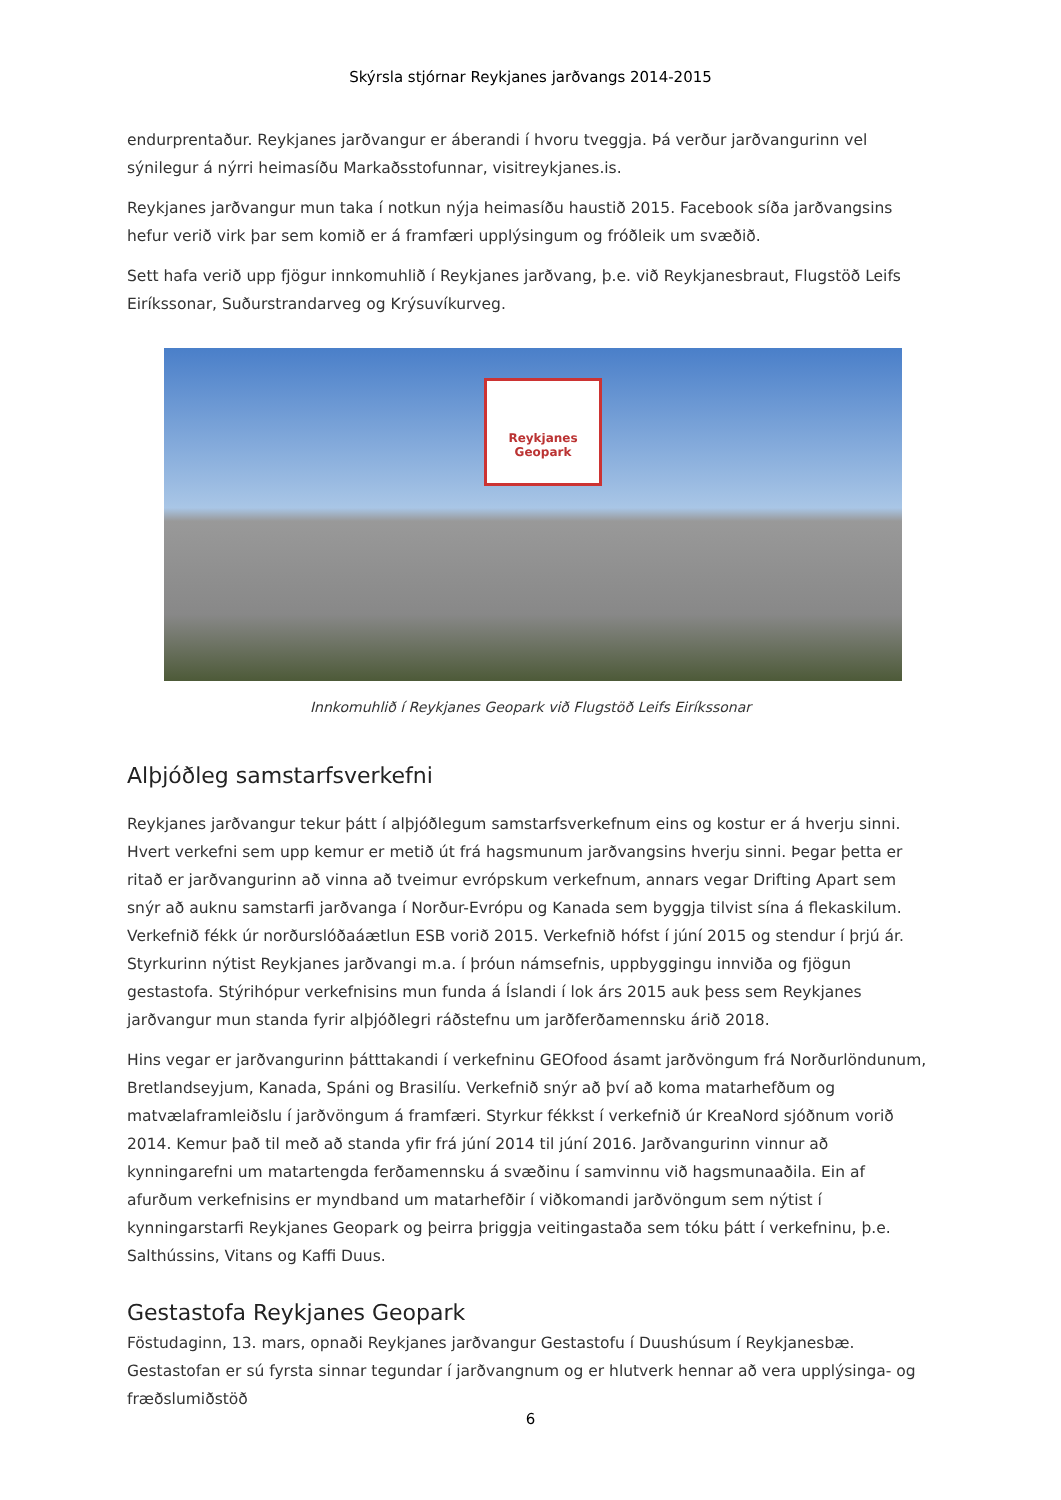Skýrsla stjórnar Reykjanes jarðvangs 2014-2015
endurprentaður. Reykjanes jarðvangur er áberandi í hvoru tveggja. Þá verður jarðvangurinn vel sýnilegur á nýrri heimasíðu Markaðsstofunnar, visitreykjanes.is.
Reykjanes jarðvangur mun taka í notkun nýja heimasíðu haustið 2015. Facebook síða jarðvangsins hefur verið virk þar sem komið er á framfæri upplýsingum og fróðleik um svæðið.
Sett hafa verið upp fjögur innkomuhlið í Reykjanes jarðvang, þ.e. við Reykjanesbraut, Flugstöð Leifs Eiríkssonar, Suðurstrandarveg og Krýsuvíkurveg.
Reykjanes
Geopark
Innkomuhlið í Reykjanes Geopark við Flugstöð Leifs Eiríkssonar
Alþjóðleg samstarfsverkefni
Reykjanes jarðvangur tekur þátt í alþjóðlegum samstarfsverkefnum eins og kostur er á hverju sinni. Hvert verkefni sem upp kemur er metið út frá hagsmunum jarðvangsins hverju sinni. Þegar þetta er ritað er jarðvangurinn að vinna að tveimur evrópskum verkefnum, annars vegar Drifting Apart sem snýr að auknu samstarfi jarðvanga í Norður-Evrópu og Kanada sem byggja tilvist sína á flekaskilum. Verkefnið fékk úr norðurslóðaáætlun ESB vorið 2015. Verkefnið hófst í júní 2015 og stendur í þrjú ár. Styrkurinn nýtist Reykjanes jarðvangi m.a. í þróun námsefnis, uppbyggingu innviða og fjögun gestastofa. Stýrihópur verkefnisins mun funda á Íslandi í lok árs 2015 auk þess sem Reykjanes jarðvangur mun standa fyrir alþjóðlegri ráðstefnu um jarðferðamennsku árið 2018.
Hins vegar er jarðvangurinn þátttakandi í verkefninu GEOfood ásamt jarðvöngum frá Norðurlöndunum, Bretlandseyjum, Kanada, Spáni og Brasilíu. Verkefnið snýr að því að koma matarhefðum og matvælaframleiðslu í jarðvöngum á framfæri. Styrkur fékkst í verkefnið úr KreaNord sjóðnum vorið 2014. Kemur það til með að standa yfir frá júní 2014 til júní 2016. Jarðvangurinn vinnur að kynningarefni um matartengda ferðamennsku á svæðinu í samvinnu við hagsmunaaðila. Ein af afurðum verkefnisins er myndband um matarhefðir í viðkomandi jarðvöngum sem nýtist í kynningarstarfi Reykjanes Geopark og þeirra þriggja veitingastaða sem tóku þátt í verkefninu, þ.e. Salthússins, Vitans og Kaffi Duus.
Gestastofa Reykjanes Geopark
Föstudaginn, 13. mars, opnaði Reykjanes jarðvangur Gestastofu í Duushúsum í Reykjanesbæ. Gestastofan er sú fyrsta sinnar tegundar í jarðvangnum og er hlutverk hennar að vera upplýsinga- og fræðslumiðstöð
6